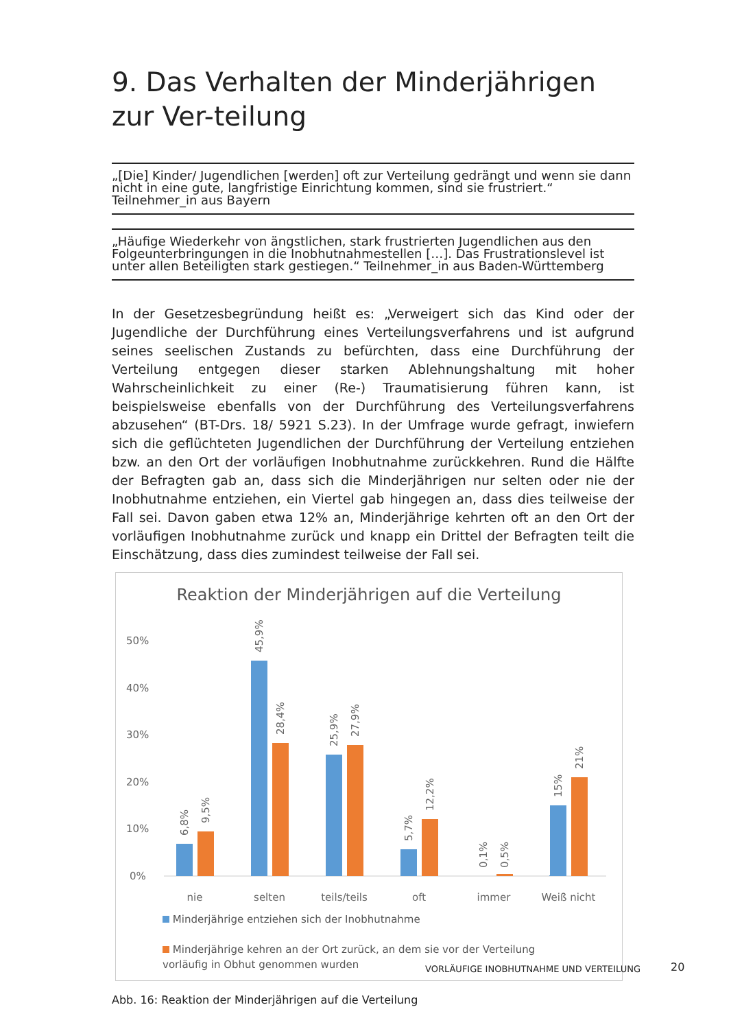9. Das Verhalten der Minderjährigen zur Ver-teilung
„[Die] Kinder/ Jugendlichen [werden] oft zur Verteilung gedrängt und wenn sie dann nicht in eine gute, langfristige Einrichtung kommen, sind sie frustriert.“ Teilnehmer_in aus Bayern
„Häufige Wiederkehr von ängstlichen, stark frustrierten Jugendlichen aus den Folgeunterbringungen in die Inobhutnahmestellen […]. Das Frustrationslevel ist unter allen Beteiligten stark gestiegen.“ Teilnehmer_in aus Baden-Württemberg
In der Gesetzesbegründung heißt es: „Verweigert sich das Kind oder der Jugendliche der Durchführung eines Verteilungsverfahrens und ist aufgrund seines seelischen Zustands zu befürchten, dass eine Durchführung der Verteilung entgegen dieser starken Ablehnungshaltung mit hoher Wahrscheinlichkeit zu einer (Re-) Traumatisierung führen kann, ist beispielsweise ebenfalls von der Durchführung des Verteilungsverfahrens abzusehen“ (BT-Drs. 18/ 5921 S.23). In der Umfrage wurde gefragt, inwiefern sich die geflüchteten Jugendlichen der Durchführung der Verteilung entziehen bzw. an den Ort der vorläufigen Inobhutnahme zurückkehren. Rund die Hälfte der Befragten gab an, dass sich die Minderjährigen nur selten oder nie der Inobhutnahme entziehen, ein Viertel gab hingegen an, dass dies teilweise der Fall sei. Davon gaben etwa 12% an, Minderjährige kehrten oft an den Ort der vorläufigen Inobhutnahme zurück und knapp ein Drittel der Befragten teilt die Einschätzung, dass dies zumindest teilweise der Fall sei.
Reaktion der Minderjährigen auf die Verteilung
50%
40%
30%
20%
10%
0%
6,8%
9,5%
45,9%
28,4%
25,9%
27,9%
5,7%
12,2%
0,1%
0,5%
15%
21%
nie
selten
teils/teils
oft
immer
Weiß nicht
Minderjährige entziehen sich der Inobhutnahme
Minderjährige kehren an der Ort zurück, an dem sie vor der Verteilung vorläufig in Obhut genommen wurden
Abb. 16: Reaktion der Minderjährigen auf die Verteilung
VORLÄUFIGE INOBHUTNAHME UND VERTEILUNG
20